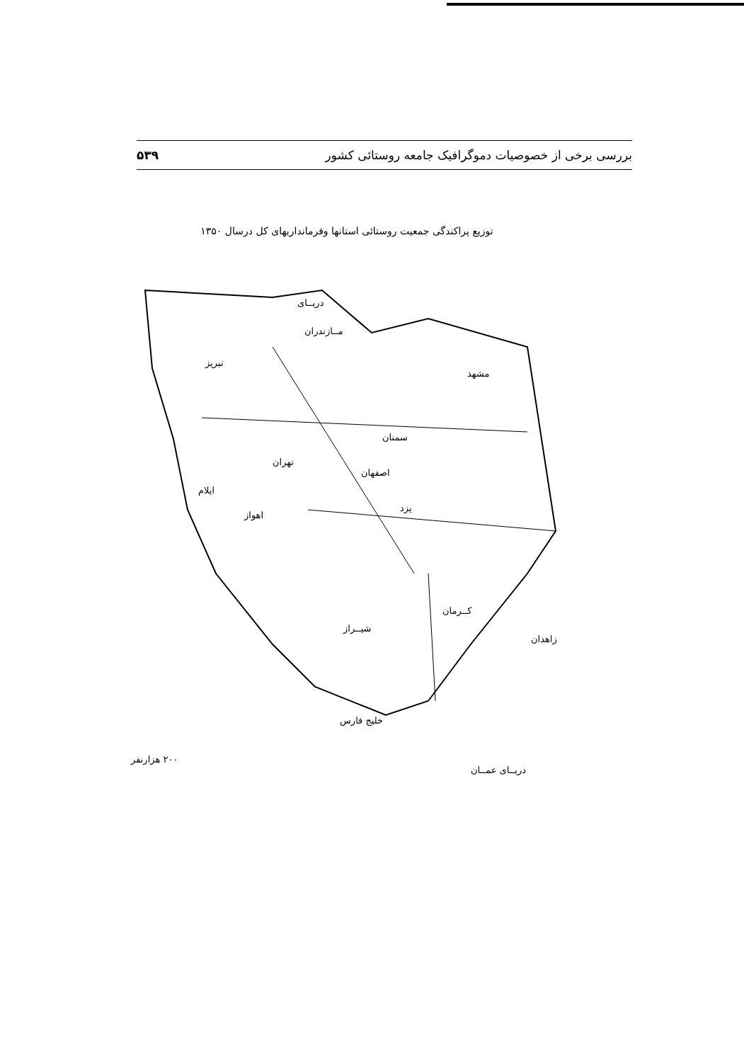بررسی برخی از خصوصیات دموگرافیک جامعه روستائی کشور ۵۳۹
توزیع پراکندگی جمعیت روستائی استانها وفرمانداریهای کل درسال ۱۳۵۰
دریــای
مــازندران
مشهد
تبریز
سمنان
تهران
اصفهان
یزد
ایلام
اهواز
کــرمان
شیــراز
زاهدان
خلیج فارس
۲۰۰ هزارنفر
دریــای عمــان